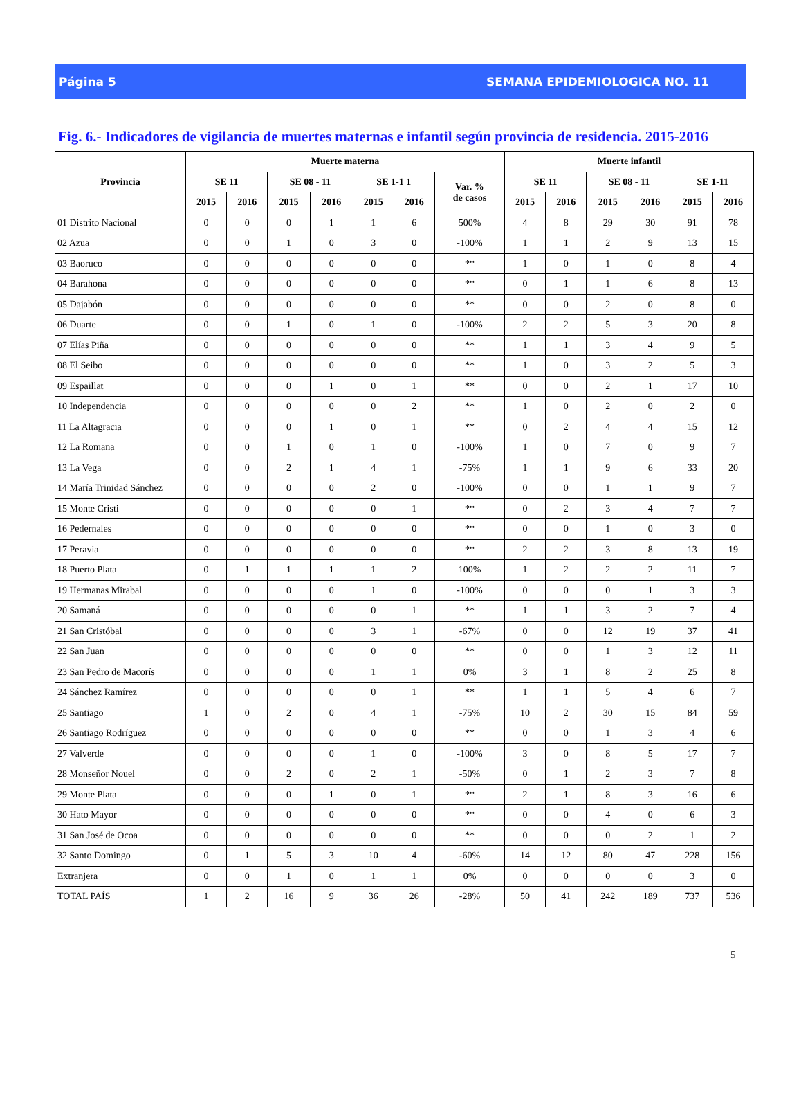Página 5 SEMANA EPIDEMIOLOGICA NO. 11
Fig. 6.- Indicadores de vigilancia de muertes maternas e infantil según provincia de residencia. 2015-2016
| Provincia | Muerte materna | | | | | | | Muerte infantil | | | | | |
| --- | --- | --- | --- | --- | --- | --- | --- | --- | --- | --- | --- | --- | --- |
| | SE 11 | | SE 08 - 11 | | SE 1-1 1 | | Var. % de casos | SE 11 | | SE 08 - 11 | | SE 1-11 | |
| | 2015 | 2016 | 2015 | 2016 | 2015 | 2016 | | 2015 | 2016 | 2015 | 2016 | 2015 | 2016 |
| 01 Distrito Nacional | 0 | 0 | 0 | 1 | 1 | 6 | 500% | 4 | 8 | 29 | 30 | 91 | 78 |
| 02 Azua | 0 | 0 | 1 | 0 | 3 | 0 | -100% | 1 | 1 | 2 | 9 | 13 | 15 |
| 03 Baoruco | 0 | 0 | 0 | 0 | 0 | 0 | ** | 1 | 0 | 1 | 0 | 8 | 4 |
| 04 Barahona | 0 | 0 | 0 | 0 | 0 | 0 | ** | 0 | 1 | 1 | 6 | 8 | 13 |
| 05 Dajabón | 0 | 0 | 0 | 0 | 0 | 0 | ** | 0 | 0 | 2 | 0 | 8 | 0 |
| 06 Duarte | 0 | 0 | 1 | 0 | 1 | 0 | -100% | 2 | 2 | 5 | 3 | 20 | 8 |
| 07 Elías Piña | 0 | 0 | 0 | 0 | 0 | 0 | ** | 1 | 1 | 3 | 4 | 9 | 5 |
| 08 El Seibo | 0 | 0 | 0 | 0 | 0 | 0 | ** | 1 | 0 | 3 | 2 | 5 | 3 |
| 09 Espaillat | 0 | 0 | 0 | 1 | 0 | 1 | ** | 0 | 0 | 2 | 1 | 17 | 10 |
| 10 Independencia | 0 | 0 | 0 | 0 | 0 | 2 | ** | 1 | 0 | 2 | 0 | 2 | 0 |
| 11 La Altagracia | 0 | 0 | 0 | 1 | 0 | 1 | ** | 0 | 2 | 4 | 4 | 15 | 12 |
| 12 La Romana | 0 | 0 | 1 | 0 | 1 | 0 | -100% | 1 | 0 | 7 | 0 | 9 | 7 |
| 13 La Vega | 0 | 0 | 2 | 1 | 4 | 1 | -75% | 1 | 1 | 9 | 6 | 33 | 20 |
| 14 María Trinidad Sánchez | 0 | 0 | 0 | 0 | 2 | 0 | -100% | 0 | 0 | 1 | 1 | 9 | 7 |
| 15 Monte Cristi | 0 | 0 | 0 | 0 | 0 | 1 | ** | 0 | 2 | 3 | 4 | 7 | 7 |
| 16 Pedernales | 0 | 0 | 0 | 0 | 0 | 0 | ** | 0 | 0 | 1 | 0 | 3 | 0 |
| 17 Peravia | 0 | 0 | 0 | 0 | 0 | 0 | ** | 2 | 2 | 3 | 8 | 13 | 19 |
| 18 Puerto Plata | 0 | 1 | 1 | 1 | 1 | 2 | 100% | 1 | 2 | 2 | 2 | 11 | 7 |
| 19 Hermanas Mirabal | 0 | 0 | 0 | 0 | 1 | 0 | -100% | 0 | 0 | 0 | 1 | 3 | 3 |
| 20 Samaná | 0 | 0 | 0 | 0 | 0 | 1 | ** | 1 | 1 | 3 | 2 | 7 | 4 |
| 21 San Cristóbal | 0 | 0 | 0 | 0 | 3 | 1 | -67% | 0 | 0 | 12 | 19 | 37 | 41 |
| 22 San Juan | 0 | 0 | 0 | 0 | 0 | 0 | ** | 0 | 0 | 1 | 3 | 12 | 11 |
| 23 San Pedro de Macorís | 0 | 0 | 0 | 0 | 1 | 1 | 0% | 3 | 1 | 8 | 2 | 25 | 8 |
| 24 Sánchez Ramírez | 0 | 0 | 0 | 0 | 0 | 1 | ** | 1 | 1 | 5 | 4 | 6 | 7 |
| 25 Santiago | 1 | 0 | 2 | 0 | 4 | 1 | -75% | 10 | 2 | 30 | 15 | 84 | 59 |
| 26 Santiago Rodríguez | 0 | 0 | 0 | 0 | 0 | 0 | ** | 0 | 0 | 1 | 3 | 4 | 6 |
| 27 Valverde | 0 | 0 | 0 | 0 | 1 | 0 | -100% | 3 | 0 | 8 | 5 | 17 | 7 |
| 28 Monseñor Nouel | 0 | 0 | 2 | 0 | 2 | 1 | -50% | 0 | 1 | 2 | 3 | 7 | 8 |
| 29 Monte Plata | 0 | 0 | 0 | 1 | 0 | 1 | ** | 2 | 1 | 8 | 3 | 16 | 6 |
| 30 Hato Mayor | 0 | 0 | 0 | 0 | 0 | 0 | ** | 0 | 0 | 4 | 0 | 6 | 3 |
| 31 San José de Ocoa | 0 | 0 | 0 | 0 | 0 | 0 | ** | 0 | 0 | 0 | 2 | 1 | 2 |
| 32 Santo Domingo | 0 | 1 | 5 | 3 | 10 | 4 | -60% | 14 | 12 | 80 | 47 | 228 | 156 |
| Extranjera | 0 | 0 | 1 | 0 | 1 | 1 | 0% | 0 | 0 | 0 | 0 | 3 | 0 |
| TOTAL PAÍS | 1 | 2 | 16 | 9 | 36 | 26 | -28% | 50 | 41 | 242 | 189 | 737 | 536 |
5